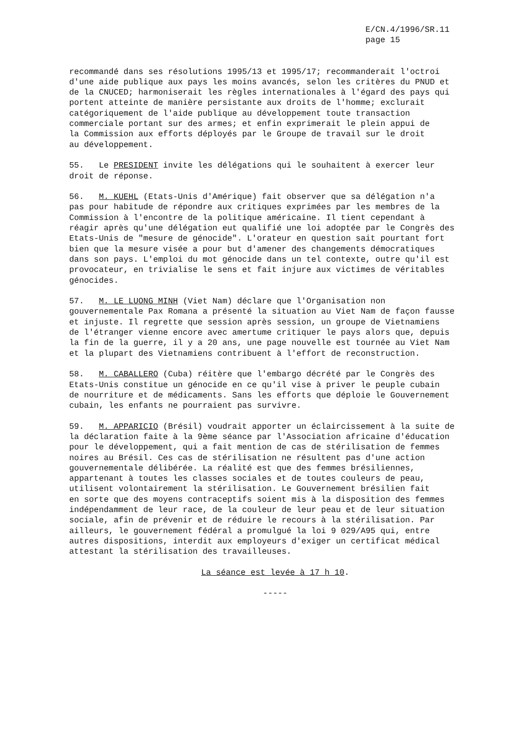E/CN.4/1996/SR.11
page 15
recommandé dans ses résolutions 1995/13 et 1995/17; recommanderait l'octroi d'une aide publique aux pays les moins avancés, selon les critères du PNUD et de la CNUCED; harmoniserait les règles internationales à l'égard des pays qui portent atteinte de manière persistante aux droits de l'homme; exclurait catégoriquement de l'aide publique au développement toute transaction commerciale portant sur des armes; et enfin exprimerait le plein appui de la Commission aux efforts déployés par le Groupe de travail sur le droit au développement.
55. Le PRESIDENT invite les délégations qui le souhaitent à exercer leur droit de réponse.
56. M. KUEHL (Etats-Unis d'Amérique) fait observer que sa délégation n'a pas pour habitude de répondre aux critiques exprimées par les membres de la Commission à l'encontre de la politique américaine. Il tient cependant à réagir après qu'une délégation eut qualifié une loi adoptée par le Congrès des Etats-Unis de "mesure de génocide". L'orateur en question sait pourtant fort bien que la mesure visée a pour but d'amener des changements démocratiques dans son pays. L'emploi du mot génocide dans un tel contexte, outre qu'il est provocateur, en trivialise le sens et fait injure aux victimes de véritables génocides.
57. M. LE LUONG MINH (Viet Nam) déclare que l'Organisation non gouvernementale Pax Romana a présenté la situation au Viet Nam de façon fausse et injuste. Il regrette que session après session, un groupe de Vietnamiens de l'étranger vienne encore avec amertume critiquer le pays alors que, depuis la fin de la guerre, il y a 20 ans, une page nouvelle est tournée au Viet Nam et la plupart des Vietnamiens contribuent à l'effort de reconstruction.
58. M. CABALLERO (Cuba) réitère que l'embargo décrété par le Congrès des Etats-Unis constitue un génocide en ce qu'il vise à priver le peuple cubain de nourriture et de médicaments. Sans les efforts que déploie le Gouvernement cubain, les enfants ne pourraient pas survivre.
59. M. APPARICIO (Brésil) voudrait apporter un éclaircissement à la suite de la déclaration faite à la 9ème séance par l'Association africaine d'éducation pour le développement, qui a fait mention de cas de stérilisation de femmes noires au Brésil. Ces cas de stérilisation ne résultent pas d'une action gouvernementale délibérée. La réalité est que des femmes brésiliennes, appartenant à toutes les classes sociales et de toutes couleurs de peau, utilisent volontairement la stérilisation. Le Gouvernement brésilien fait en sorte que des moyens contraceptifs soient mis à la disposition des femmes indépendamment de leur race, de la couleur de leur peau et de leur situation sociale, afin de prévenir et de réduire le recours à la stérilisation. Par ailleurs, le gouvernement fédéral a promulgué la loi 9 029/A95 qui, entre autres dispositions, interdit aux employeurs d'exiger un certificat médical attestant la stérilisation des travailleuses.
La séance est levée à 17 h 10.
-----